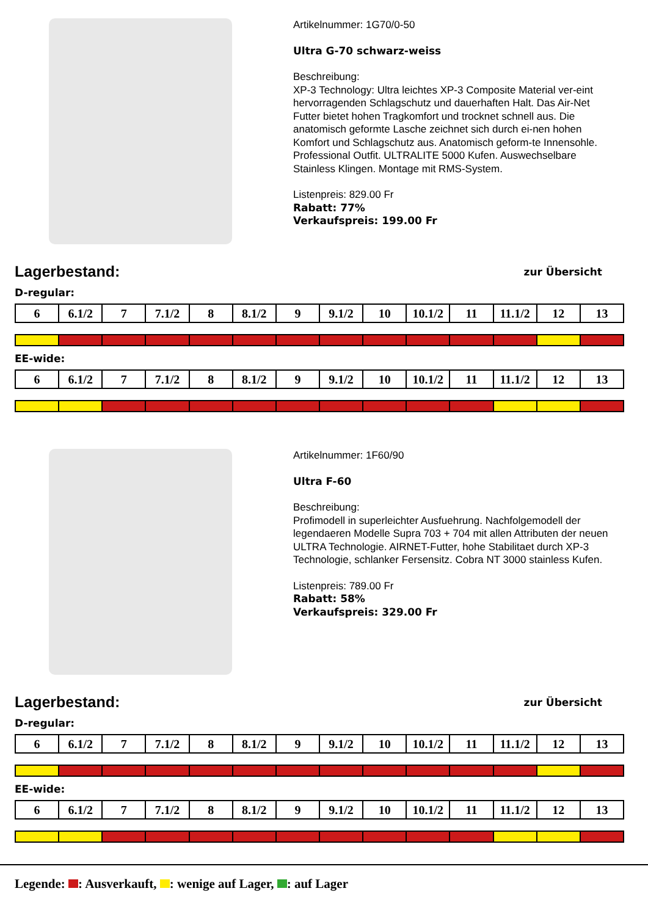Artikelnummer: 1G70/0-50
Ultra G-70 schwarz-weiss
Beschreibung:
XP-3 Technology: Ultra leichtes XP-3 Composite Material ver-eint hervorragenden Schlagschutz und dauerhaften Halt. Das Air-Net Futter bietet hohen Tragkomfort und trocknet schnell aus. Die anatomisch geformte Lasche zeichnet sich durch ei-nen hohen Komfort und Schlagschutz aus. Anatomisch geform-te Innensohle. Professional Outfit. ULTRALITE 5000 Kufen. Auswechselbare Stainless Klingen. Montage mit RMS-System.
Listenpreis: 829.00 Fr
Rabatt: 77%
Verkaufspreis: 199.00 Fr
Lagerbestand:
zur Übersicht
D-regular:
| 6 | 6.1/2 | 7 | 7.1/2 | 8 | 8.1/2 | 9 | 9.1/2 | 10 | 10.1/2 | 11 | 11.1/2 | 12 | 13 |
EE-wide:
| 6 | 6.1/2 | 7 | 7.1/2 | 8 | 8.1/2 | 9 | 9.1/2 | 10 | 10.1/2 | 11 | 11.1/2 | 12 | 13 |
Artikelnummer: 1F60/90
Ultra F-60
Beschreibung:
Profimodell in superleichter Ausfuehrung. Nachfolgemodell der legendaeren Modelle Supra 703 + 704 mit allen Attributen der neuen ULTRA Technologie. AIRNET-Futter, hohe Stabilitaet durch XP-3 Technologie, schlanker Fersensitz. Cobra NT 3000 stainless Kufen.
Listenpreis: 789.00 Fr
Rabatt: 58%
Verkaufspreis: 329.00 Fr
Lagerbestand:
zur Übersicht
D-regular:
| 6 | 6.1/2 | 7 | 7.1/2 | 8 | 8.1/2 | 9 | 9.1/2 | 10 | 10.1/2 | 11 | 11.1/2 | 12 | 13 |
EE-wide:
| 6 | 6.1/2 | 7 | 7.1/2 | 8 | 8.1/2 | 9 | 9.1/2 | 10 | 10.1/2 | 11 | 11.1/2 | 12 | 13 |
Legende: : Ausverkauft, : wenige auf Lager, : auf Lager